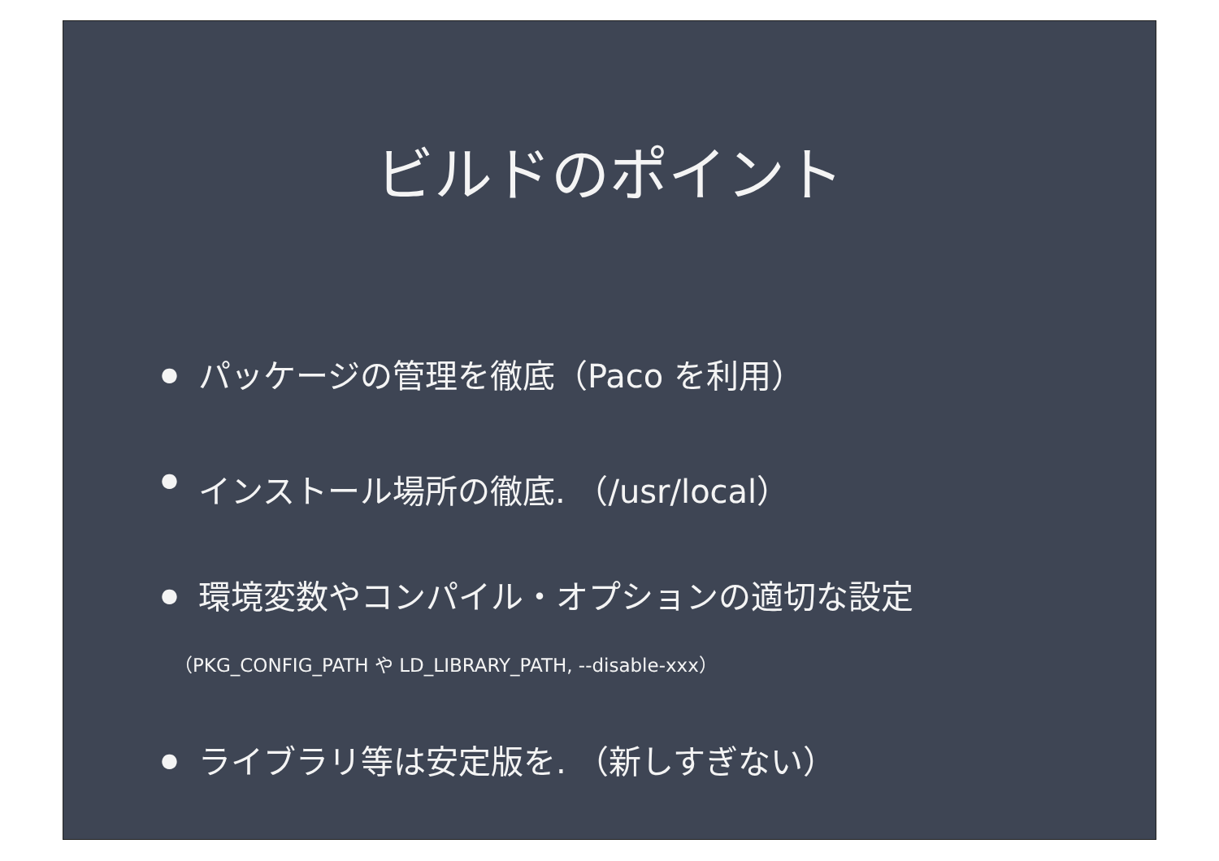ビルドのポイント
● パッケージの管理を徹底（Paco を利用）
● インストール場所の徹底. （/usr/local）
● 環境変数やコンパイル・オプションの適切な設定
（PKG_CONFIG_PATH や LD_LIBRARY_PATH, --disable-xxx）
● ライブラリ等は安定版を. （新しすぎない）